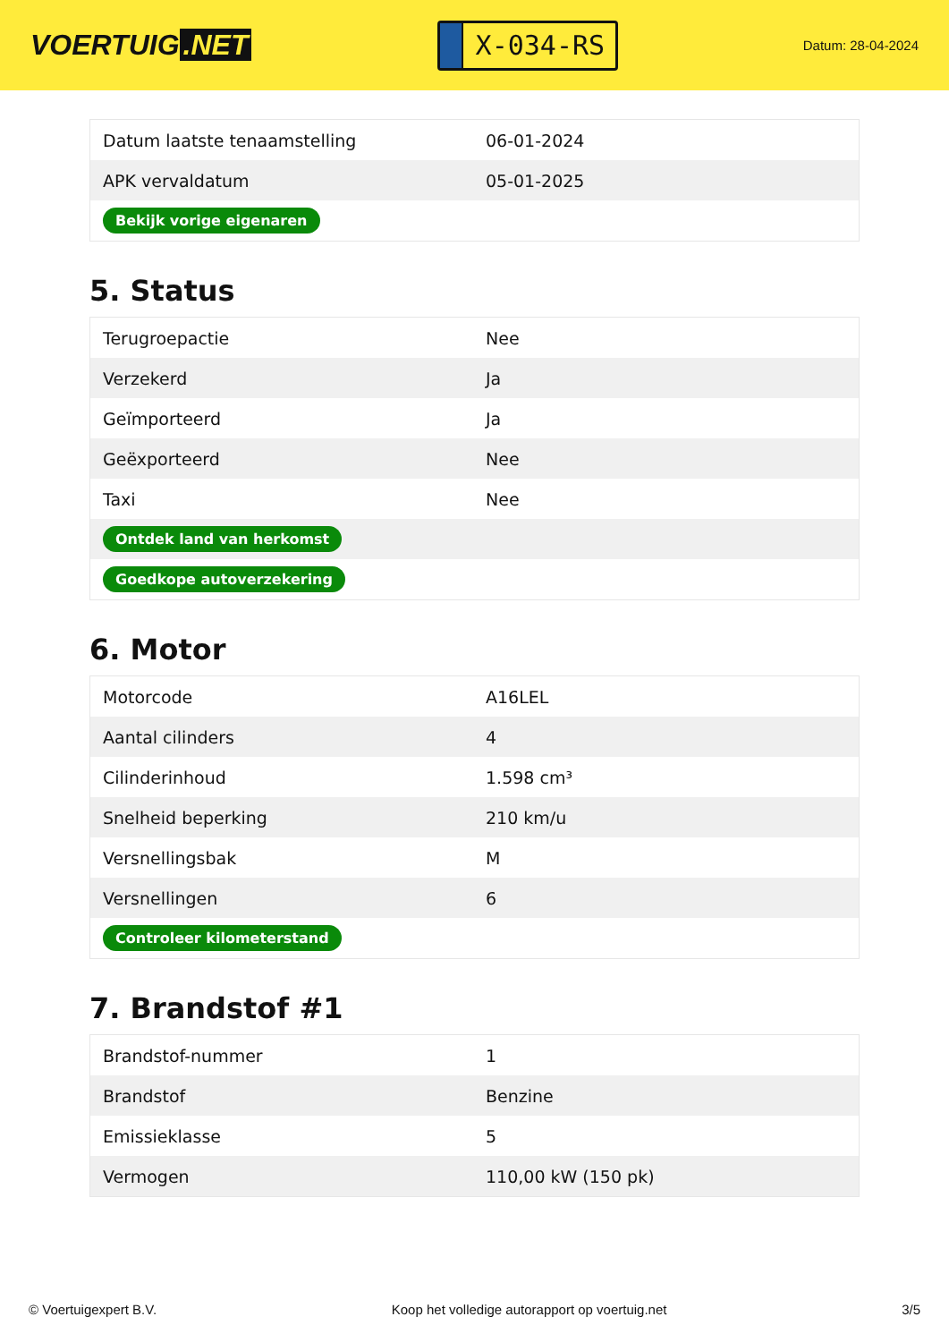VOERTUIG.NET
X-034-RS
Datum: 28-04-2024
| Datum laatste tenaamstelling | 06-01-2024 |
| APK vervaldatum | 05-01-2025 |
| Bekijk vorige eigenaren | |
5. Status
| Terugroepactie | Nee |
| Verzekerd | Ja |
| Geïmporteerd | Ja |
| Geëxporteerd | Nee |
| Taxi | Nee |
| Ontdek land van herkomst | |
| Goedkope autoverzekering | |
6. Motor
| Motorcode | A16LEL |
| Aantal cilinders | 4 |
| Cilinderinhoud | 1.598 cm³ |
| Snelheid beperking | 210 km/u |
| Versnellingsbak | M |
| Versnellingen | 6 |
| Controleer kilometerstand | |
7. Brandstof #1
| Brandstof-nummer | 1 |
| Brandstof | Benzine |
| Emissieklasse | 5 |
| Vermogen | 110,00 kW (150 pk) |
© Voertuigexpert B.V. Koop het volledige autorapport op voertuig.net 3/5